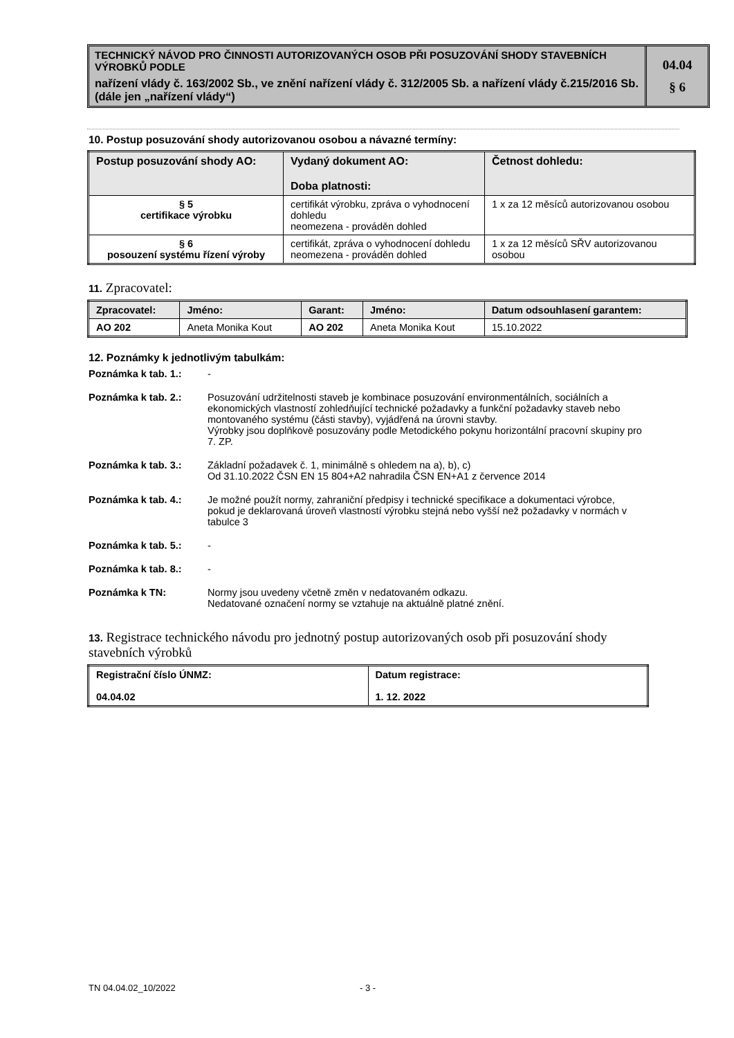TECHNICKÝ NÁVOD PRO ČINNOSTI AUTORIZOVANÝCH OSOB PŘI POSUZOVÁNÍ SHODY STAVEBNÍCH VÝROBKŮ PODLE
nařízení vlády č. 163/2002 Sb., ve znění nařízení vlády č. 312/2005 Sb. a nařízení vlády č.215/2016 Sb. (dále jen „nařízení vlády“)
04.04
§ 6
10. Postup posuzování shody autorizovanou osobou a návazné termíny:
| Postup posuzování shody AO: | Vydaný dokument AO: Doba platnosti: | Četnost dohledu: |
| --- | --- | --- |
| § 5 certifikace výrobku | certifikát výrobku, zpráva o vyhodnocení dohledu neomezena - prováděn dohled | 1 x za 12 měsíců autorizovanou osobou |
| § 6 posouzení systému řízení výroby | certifikát, zpráva o vyhodnocení dohledu neomezena - prováděn dohled | 1 x za 12 měsíců SŘV autorizovanou osobou |
11. Zpracovatel:
| Zpracovatel: | Jméno: | Garant: | Jméno: | Datum odsouhlasení garantem: |
| --- | --- | --- | --- | --- |
| AO 202 | Aneta Monika Kout | AO 202 | Aneta Monika Kout | 15.10.2022 |
12. Poznámky k jednotlivým tabulkám:
Poznámka k tab. 1.: -
Poznámka k tab. 2.: Posuzování udržitelnosti staveb je kombinace posuzování environmentálních, sociálních a ekonomických vlastností zohledňující technické požadavky a funkční požadavky staveb nebo montovaného systému (části stavby), vyjádřená na úrovni stavby.
Výrobky jsou doplňkově posuzovány podle Metodického pokynu horizontální pracovní skupiny pro 7. ZP.
Poznámka k tab. 3.: Základní požadavek č. 1, minimálně s ohledem na a), b), c)
Od 31.10.2022 ČSN EN 15 804+A2 nahradila ČSN EN+A1 z července 2014
Poznámka k tab. 4.: Je možné použít normy, zahraniční předpisy i technické specifikace a dokumentaci výrobce, pokud je deklarovaná úroveň vlastností výrobku stejná nebo vyšší než požadavky v normách v tabulce 3
Poznámka k tab. 5.: -
Poznámka k tab. 8.: -
Poznámka k TN: Normy jsou uvedeny včetně změn v nedatovaném odkazu.
Nedatované označení normy se vztahuje na aktuálně platné znění.
13. Registrace technického návodu pro jednotný postup autorizovaných osob při posuzování shody stavebních výrobků
| Registrační číslo ÚNMZ: 04.04.02 | Datum registrace: 1. 12. 2022 |
TN 04.04.02_10/2022 - 3 -